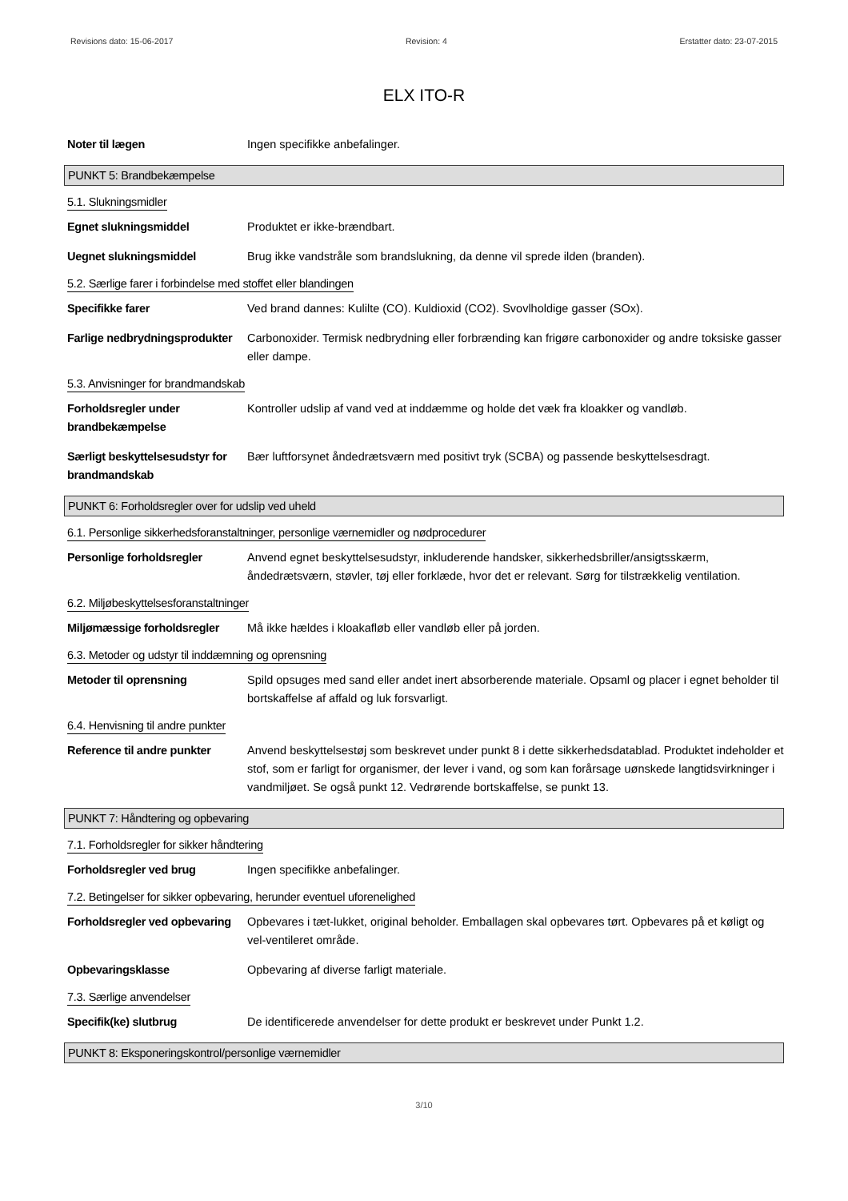Revisions dato: 15-06-2017 Revision: 4 Erstatter dato: 23-07-2015
ELX ITO-R
Noter til lægen Ingen specifikke anbefalinger.
PUNKT 5: Brandbekæmpelse
5.1. Slukningsmidler
Egnet slukningsmiddel Produktet er ikke-brændbart.
Uegnet slukningsmiddel Brug ikke vandstråle som brandslukning, da denne vil sprede ilden (branden).
5.2. Særlige farer i forbindelse med stoffet eller blandingen
Specifikke farer Ved brand dannes: Kulilte (CO). Kuldioxid (CO2). Svovlholdige gasser (SOx).
Farlige nedbrydningsprodukter
Carbonoxider. Termisk nedbrydning eller forbrænding kan frigøre carbonoxider og andre toksiske gasser eller dampe.
5.3. Anvisninger for brandmandskab
Forholdsregler under brandbekæmpelse
Kontroller udslip af vand ved at inddæmme og holde det væk fra kloakker og vandløb.
Særligt beskyttelsesudstyr for brandmandskab
Bær luftforsynet åndedrætsværn med positivt tryk (SCBA) og passende beskyttelsesdragt.
PUNKT 6: Forholdsregler over for udslip ved uheld
6.1. Personlige sikkerhedsforanstaltninger, personlige værnemidler og nødprocedurer
Personlige forholdsregler Anvend egnet beskyttelsesudstyr, inkluderende handsker, sikkerhedsbriller/ansigtsskærm, åndedrætsværn, støvler, tøj eller forklæde, hvor det er relevant. Sørg for tilstrækkelig ventilation.
6.2. Miljøbeskyttelsesforanstaltninger
Miljømæssige forholdsregler
Må ikke hældes i kloakafløb eller vandløb eller på jorden.
6.3. Metoder og udstyr til inddæmning og oprensning
Metoder til oprensning Spild opsuges med sand eller andet inert absorberende materiale. Opsaml og placer i egnet beholder til bortskaffelse af affald og luk forsvarligt.
6.4. Henvisning til andre punkter
Reference til andre punkter
Anvend beskyttelsestøj som beskrevet under punkt 8 i dette sikkerhedsdatablad. Produktet indeholder et stof, som er farligt for organismer, der lever i vand, og som kan forårsage uønskede langtidsvirkninger i vandmiljøet. Se også punkt 12. Vedrørende bortskaffelse, se punkt 13.
PUNKT 7: Håndtering og opbevaring
7.1. Forholdsregler for sikker håndtering
Forholdsregler ved brug Ingen specifikke anbefalinger.
7.2. Betingelser for sikker opbevaring, herunder eventuel uforenelighed
Forholdsregler ved opbevaring
Opbevares i tæt-lukket, original beholder. Emballagen skal opbevares tørt. Opbevares på et køligt og vel-ventileret område.
Opbevaringsklasse Opbevaring af diverse farligt materiale.
7.3. Særlige anvendelser
Specifik(ke) slutbrug De identificerede anvendelser for dette produkt er beskrevet under Punkt 1.2.
PUNKT 8: Eksponeringskontrol/personlige værnemidler
3/10